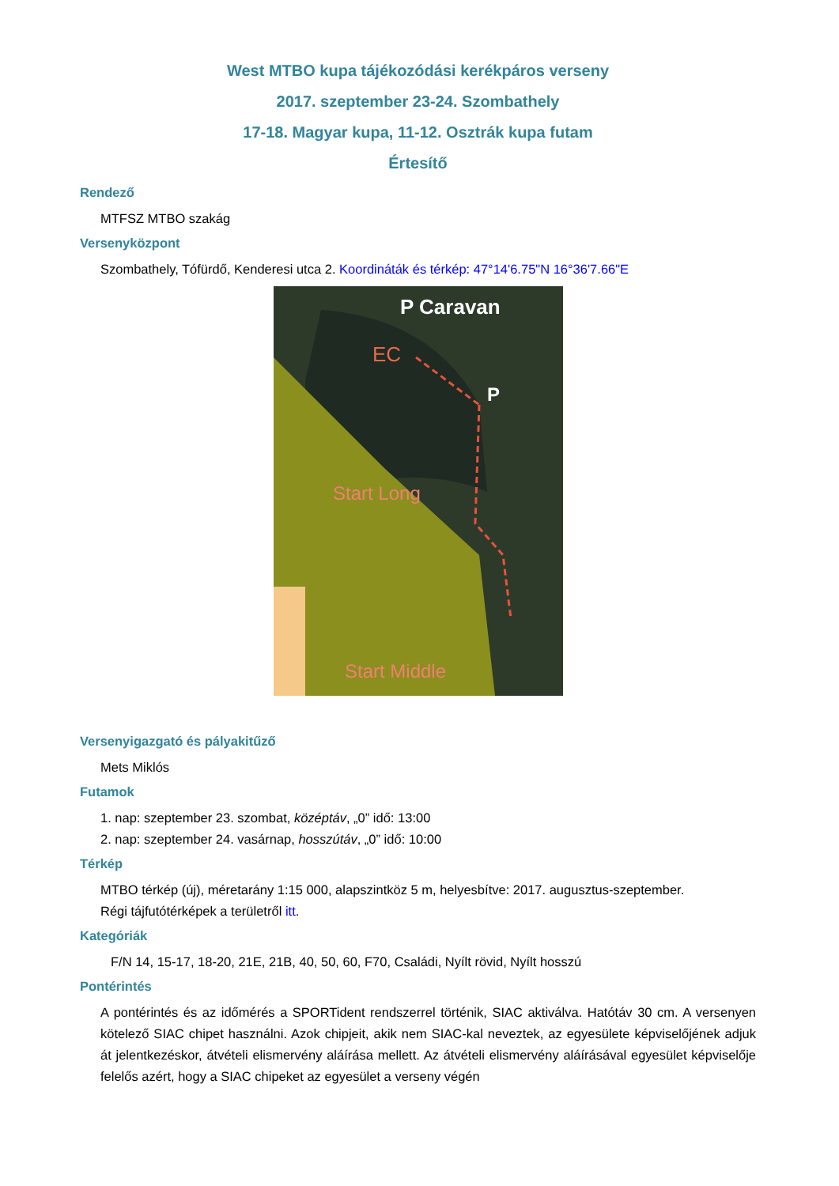West MTBO kupa tájékozódási kerékpáros verseny
2017. szeptember 23-24. Szombathely
17-18. Magyar kupa, 11-12. Osztrák kupa futam
Értesítő
Rendező
MTFSZ MTBO szakág
Versenyközpont
Szombathely, Tófürdő, Kenderesi utca 2. Koordináták és térkép: 47°14'6.75"N 16°36'7.66"E
P Caravan
EC
P
Start Long
Start Middle
Versenyigazgató és pályakitűző
Mets Miklós
Futamok
1. nap: szeptember 23. szombat, középtáv, „0” idő: 13:00
2. nap: szeptember 24. vasárnap, hosszútáv, „0” idő: 10:00
Térkép
MTBO térkép (új), méretarány 1:15 000, alapszintköz 5 m, helyesbítve: 2017. augusztus-szeptember.
Régi tájfutótérképek a területről itt.
Kategóriák
F/N 14, 15-17, 18-20, 21E, 21B, 40, 50, 60, F70, Családi, Nyílt rövid, Nyílt hosszú
Pontérintés
A pontérintés és az időmérés a SPORTident rendszerrel történik, SIAC aktiválva. Hatótáv 30 cm. A versenyen kötelező SIAC chipet használni. Azok chipjeit, akik nem SIAC-kal neveztek, az egyesülete képviselőjének adjuk át jelentkezéskor, átvételi elismervény aláírása mellett. Az átvételi elismervény aláírásával egyesület képviselője felelős azért, hogy a SIAC chipeket az egyesület a verseny végén